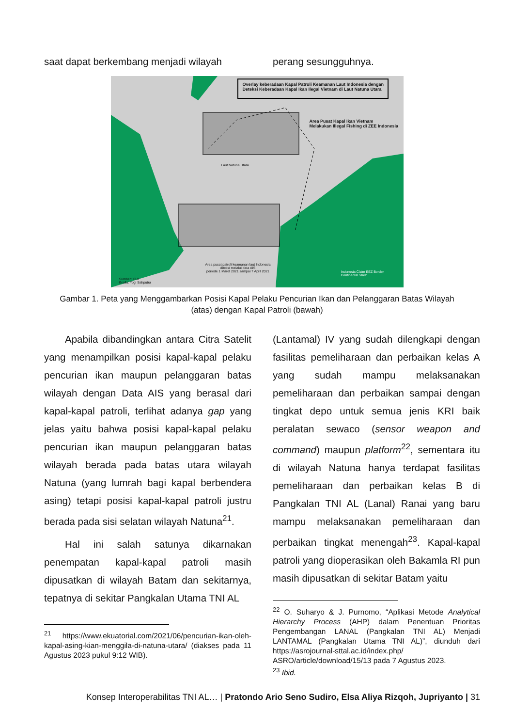saat dapat berkembang menjadi wilayah perang sesungguhnya.
Overlay keberadaan Kapal Patroli Keamanan Laut Indonesia dengan
Deteksi Keberadaan Kapal Ikan Ilegal Vietnam di Laut Natuna Utara
Area Pusat Kapal Ikan Vietnam
Melakukan Illegal Fishing di ZEE Indonesia
Laut Natuna Utara
Area pusat patroli keamanan laut Indonesia
diteksi melalui data AIS
periode 1 Maret 2021 sampai 7 April 2021
Sumber: IOJI
Grafis: Yogi Sahputra
Indonesia Claim EEZ Border
Continental Shelf
Gambar 1. Peta yang Menggambarkan Posisi Kapal Pelaku Pencurian Ikan dan Pelanggaran Batas Wilayah (atas) dengan Kapal Patroli (bawah)
Apabila dibandingkan antara Citra Satelit yang menampilkan posisi kapal-kapal pelaku pencurian ikan maupun pelanggaran batas wilayah dengan Data AIS yang berasal dari kapal-kapal patroli, terlihat adanya gap yang jelas yaitu bahwa posisi kapal-kapal pelaku pencurian ikan maupun pelanggaran batas wilayah berada pada batas utara wilayah Natuna (yang lumrah bagi kapal berbendera asing) tetapi posisi kapal-kapal patroli justru berada pada sisi selatan wilayah Natuna<sup>21</sup>.
Hal ini salah satunya dikarnakan penempatan kapal-kapal patroli masih dipusatkan di wilayah Batam dan sekitarnya, tepatnya di sekitar Pangkalan Utama TNI AL
<sup>21</sup> https://www.ekuatorial.com/2021/06/pencurian-ikan-oleh-kapal-asing-kian-menggila-di-natuna-utara/ (diakses pada 11 Agustus 2023 pukul 9:12 WIB).
(Lantamal) IV yang sudah dilengkapi dengan fasilitas pemeliharaan dan perbaikan kelas A yang sudah mampu melaksanakan pemeliharaan dan perbaikan sampai dengan tingkat depo untuk semua jenis KRI baik peralatan sewaco (sensor weapon and command) maupun platform<sup>22</sup>, sementara itu di wilayah Natuna hanya terdapat fasilitas pemeliharaan dan perbaikan kelas B di Pangkalan TNI AL (Lanal) Ranai yang baru mampu melaksanakan pemeliharaan dan perbaikan tingkat menengah<sup>23</sup>. Kapal-kapal patroli yang dioperasikan oleh Bakamla RI pun masih dipusatkan di sekitar Batam yaitu
<sup>22</sup> O. Suharyo & J. Purnomo, “Aplikasi Metode Analytical Hierarchy Process (AHP) dalam Penentuan Prioritas Pengembangan LANAL (Pangkalan TNI AL) Menjadi LANTAMAL (Pangkalan Utama TNI AL)”, diunduh dari https://asrojournal-sttal.ac.id/index.php/ ASRO/article/download/15/13 pada 7 Agustus 2023.
<sup>23</sup> Ibid.
Konsep Interoperabilitas TNI AL… | Pratondo Ario Seno Sudiro, Elsa Aliya Rizqoh, Jupriyanto | 31